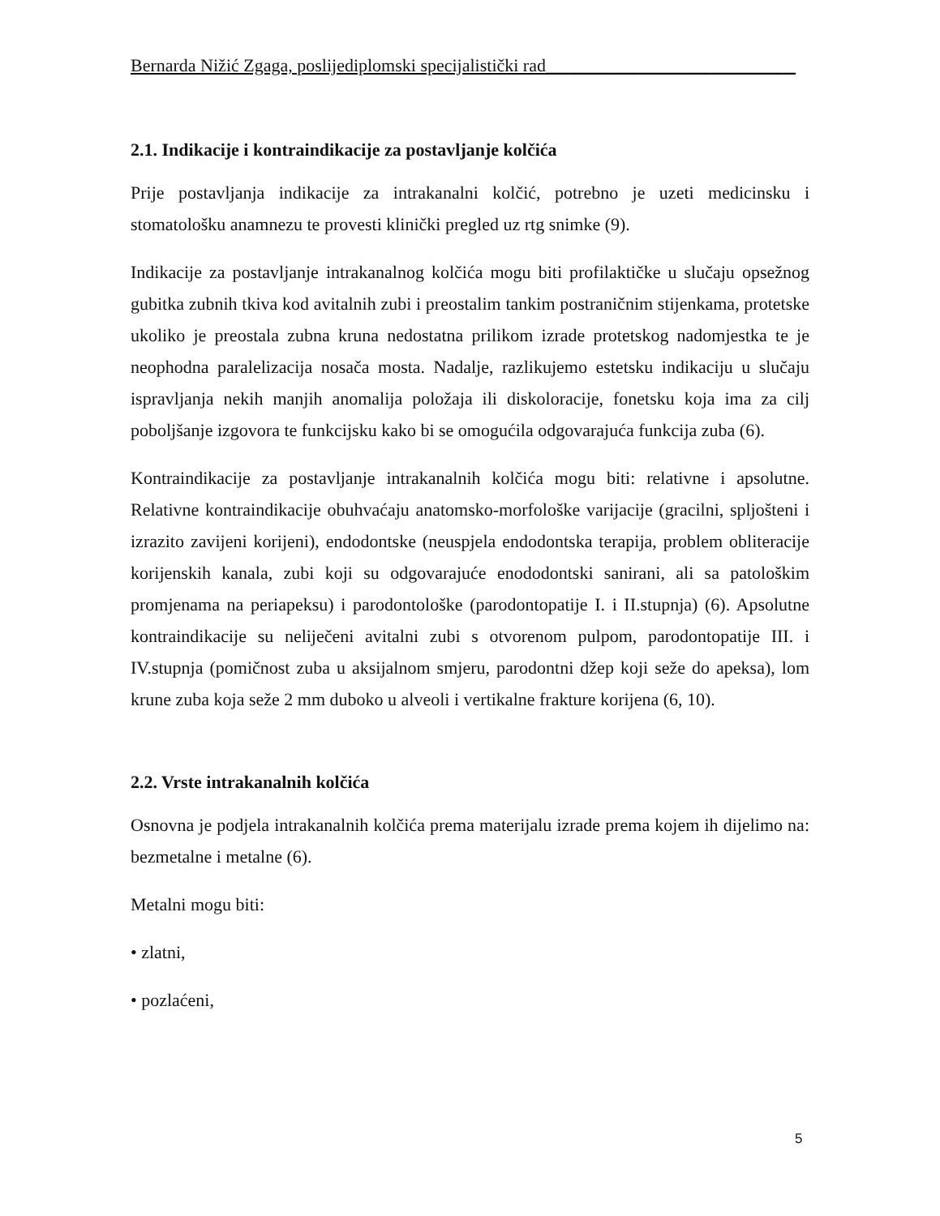Bernarda Nižić Zgaga, poslijediplomski specijalistički rad____________________________
2.1. Indikacije i kontraindikacije za postavljanje kolčića
Prije postavljanja indikacije za intrakanalni kolčić, potrebno je uzeti medicinsku i stomatološku anamnezu te provesti klinički pregled uz rtg snimke (9).
Indikacije za postavljanje intrakanalnog kolčića mogu biti profilaktičke u slučaju opsežnog gubitka zubnih tkiva kod avitalnih zubi i preostalim tankim postraničnim stijenkama, protetske ukoliko je preostala zubna kruna nedostatna prilikom izrade protetskog nadomjestka te je neophodna paralelizacija nosača mosta. Nadalje, razlikujemo estetsku indikaciju u slučaju ispravljanja nekih manjih anomalija položaja ili diskoloracije, fonetsku koja ima za cilj poboljšanje izgovora te funkcijsku kako bi se omogućila odgovarajuća funkcija zuba (6).
Kontraindikacije za postavljanje intrakanalnih kolčića mogu biti: relativne i apsolutne. Relativne kontraindikacije obuhvaćaju anatomsko-morfološke varijacije (gracilni, spljošteni i izrazito zavijeni korijeni), endodontske (neuspjela endodontska terapija, problem obliteracije korijenskih kanala, zubi koji su odgovarajuće enododontski sanirani, ali sa patološkim promjenama na periapeksu) i parodontološke (parodontopatije I. i II.stupnja) (6). Apsolutne kontraindikacije su neliječeni avitalni zubi s otvorenom pulpom, parodontopatije III. i IV.stupnja (pomičnost zuba u aksijalnom smjeru, parodontni džep koji seže do apeksa), lom krune zuba koja seže 2 mm duboko u alveoli i vertikalne frakture korijena (6, 10).
2.2. Vrste intrakanalnih kolčića
Osnovna je podjela intrakanalnih kolčića prema materijalu izrade prema kojem ih dijelimo na: bezmetalne i metalne (6).
Metalni mogu biti:
• zlatni,
• pozlaćeni,
5